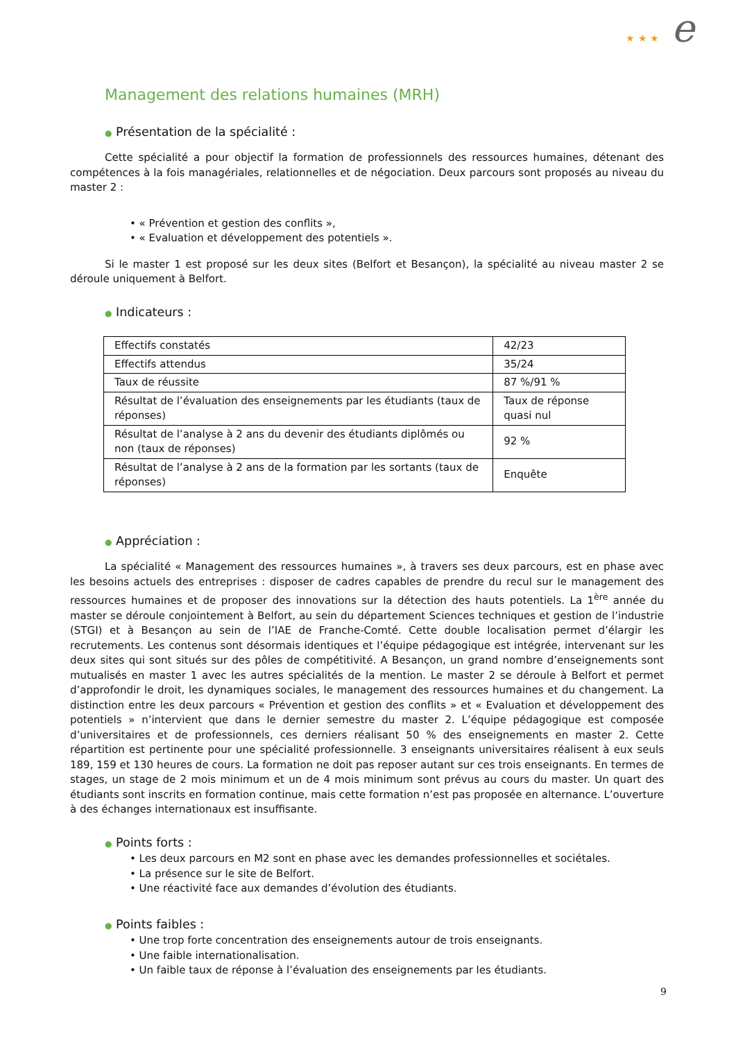★ ★ ★ e
Management des relations humaines (MRH)
● Présentation de la spécialité :
Cette spécialité a pour objectif la formation de professionnels des ressources humaines, détenant des compétences à la fois managériales, relationnelles et de négociation. Deux parcours sont proposés au niveau du master 2 :
• « Prévention et gestion des conflits »,
• « Evaluation et développement des potentiels ».
Si le master 1 est proposé sur les deux sites (Belfort et Besançon), la spécialité au niveau master 2 se déroule uniquement à Belfort.
● Indicateurs :
| Effectifs constatés | 42/23 |
| Effectifs attendus | 35/24 |
| Taux de réussite | 87 %/91 % |
| Résultat de l’évaluation des enseignements par les étudiants (taux de réponses) | Taux de réponse quasi nul |
| Résultat de l’analyse à 2 ans du devenir des étudiants diplômés ou non (taux de réponses) | 92 % |
| Résultat de l’analyse à 2 ans de la formation par les sortants (taux de réponses) | Enquête |
● Appréciation :
La spécialité « Management des ressources humaines », à travers ses deux parcours, est en phase avec les besoins actuels des entreprises : disposer de cadres capables de prendre du recul sur le management des ressources humaines et de proposer des innovations sur la détection des hauts potentiels. La 1<sup>ère</sup> année du master se déroule conjointement à Belfort, au sein du département Sciences techniques et gestion de l’industrie (STGI) et à Besançon au sein de l’IAE de Franche-Comté. Cette double localisation permet d’élargir les recrutements. Les contenus sont désormais identiques et l’équipe pédagogique est intégrée, intervenant sur les deux sites qui sont situés sur des pôles de compétitivité. A Besançon, un grand nombre d’enseignements sont mutualisés en master 1 avec les autres spécialités de la mention. Le master 2 se déroule à Belfort et permet d’approfondir le droit, les dynamiques sociales, le management des ressources humaines et du changement. La distinction entre les deux parcours « Prévention et gestion des conflits » et « Evaluation et développement des potentiels » n’intervient que dans le dernier semestre du master 2. L’équipe pédagogique est composée d’universitaires et de professionnels, ces derniers réalisant 50 % des enseignements en master 2. Cette répartition est pertinente pour une spécialité professionnelle. 3 enseignants universitaires réalisent à eux seuls 189, 159 et 130 heures de cours. La formation ne doit pas reposer autant sur ces trois enseignants. En termes de stages, un stage de 2 mois minimum et un de 4 mois minimum sont prévus au cours du master. Un quart des étudiants sont inscrits en formation continue, mais cette formation n’est pas proposée en alternance. L’ouverture à des échanges internationaux est insuffisante.
● Points forts :
• Les deux parcours en M2 sont en phase avec les demandes professionnelles et sociétales.
• La présence sur le site de Belfort.
• Une réactivité face aux demandes d’évolution des étudiants.
● Points faibles :
• Une trop forte concentration des enseignements autour de trois enseignants.
• Une faible internationalisation.
• Un faible taux de réponse à l’évaluation des enseignements par les étudiants.
9